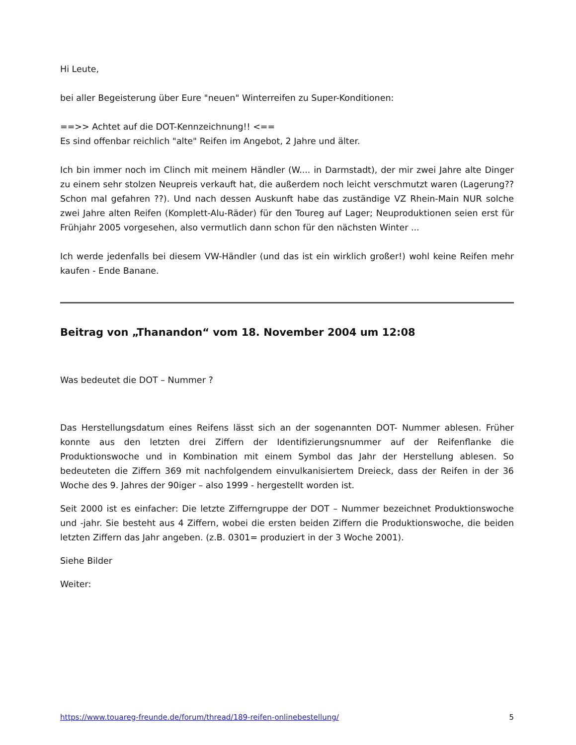Hi Leute,
bei aller Begeisterung über Eure "neuen" Winterreifen zu Super-Konditionen:
==>> Achtet auf die DOT-Kennzeichnung!! <==
Es sind offenbar reichlich "alte" Reifen im Angebot, 2 Jahre und älter.
Ich bin immer noch im Clinch mit meinem Händler (W.... in Darmstadt), der mir zwei Jahre alte Dinger zu einem sehr stolzen Neupreis verkauft hat, die außerdem noch leicht verschmutzt waren (Lagerung?? Schon mal gefahren ??). Und nach dessen Auskunft habe das zuständige VZ Rhein-Main NUR solche zwei Jahre alten Reifen (Komplett-Alu-Räder) für den Toureg auf Lager; Neuproduktionen seien erst für Frühjahr 2005 vorgesehen, also vermutlich dann schon für den nächsten Winter ...
Ich werde jedenfalls bei diesem VW-Händler (und das ist ein wirklich großer!) wohl keine Reifen mehr kaufen - Ende Banane.
Beitrag von „Thanandon“ vom 18. November 2004 um 12:08
Was bedeutet die DOT – Nummer ?
Das Herstellungsdatum eines Reifens lässt sich an der sogenannten DOT- Nummer ablesen. Früher konnte aus den letzten drei Ziffern der Identifizierungsnummer auf der Reifenflanke die Produktionswoche und in Kombination mit einem Symbol das Jahr der Herstellung ablesen. So bedeuteten die Ziffern 369 mit nachfolgendem einvulkanisiertem Dreieck, dass der Reifen in der 36 Woche des 9. Jahres der 90iger – also 1999 - hergestellt worden ist.
Seit 2000 ist es einfacher: Die letzte Zifferngruppe der DOT – Nummer bezeichnet Produktionswoche und -jahr. Sie besteht aus 4 Ziffern, wobei die ersten beiden Ziffern die Produktionswoche, die beiden letzten Ziffern das Jahr angeben. (z.B. 0301= produziert in der 3 Woche 2001).
Siehe Bilder
Weiter:
https://www.touareg-freunde.de/forum/thread/189-reifen-onlinebestellung/ 5